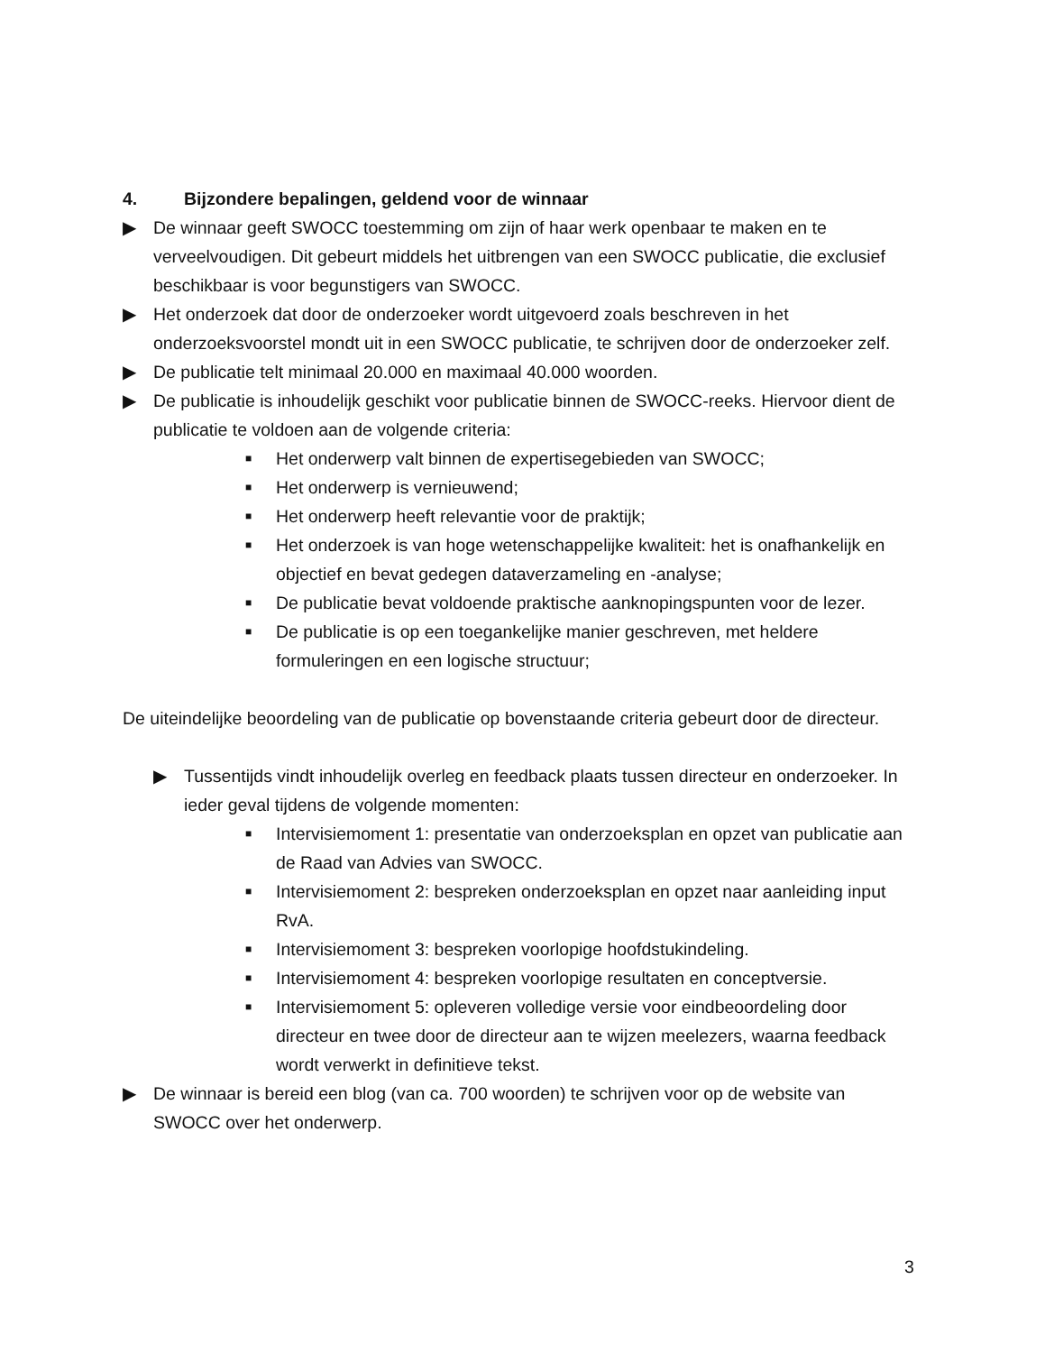4. Bijzondere bepalingen, geldend voor de winnaar
▶ De winnaar geeft SWOCC toestemming om zijn of haar werk openbaar te maken en te verveelvoudigen. Dit gebeurt middels het uitbrengen van een SWOCC publicatie, die exclusief beschikbaar is voor begunstigers van SWOCC.
▶ Het onderzoek dat door de onderzoeker wordt uitgevoerd zoals beschreven in het onderzoeksvoorstel mondt uit in een SWOCC publicatie, te schrijven door de onderzoeker zelf.
▶ De publicatie telt minimaal 20.000 en maximaal 40.000 woorden.
▶ De publicatie is inhoudelijk geschikt voor publicatie binnen de SWOCC-reeks. Hiervoor dient de publicatie te voldoen aan de volgende criteria:
■ Het onderwerp valt binnen de expertisegebieden van SWOCC;
■ Het onderwerp is vernieuwend;
■ Het onderwerp heeft relevantie voor de praktijk;
■ Het onderzoek is van hoge wetenschappelijke kwaliteit: het is onafhankelijk en objectief en bevat gedegen dataverzameling en -analyse;
■ De publicatie bevat voldoende praktische aanknopingspunten voor de lezer.
■ De publicatie is op een toegankelijke manier geschreven, met heldere formuleringen en een logische structuur;
De uiteindelijke beoordeling van de publicatie op bovenstaande criteria gebeurt door de directeur.
▶ Tussentijds vindt inhoudelijk overleg en feedback plaats tussen directeur en onderzoeker. In ieder geval tijdens de volgende momenten:
■ Intervisiemoment 1: presentatie van onderzoeksplan en opzet van publicatie aan de Raad van Advies van SWOCC.
■ Intervisiemoment 2: bespreken onderzoeksplan en opzet naar aanleiding input RvA.
■ Intervisiemoment 3: bespreken voorlopige hoofdstukindeling.
■ Intervisiemoment 4: bespreken voorlopige resultaten en conceptversie.
■ Intervisiemoment 5: opleveren volledige versie voor eindbeoordeling door directeur en twee door de directeur aan te wijzen meelezers, waarna feedback wordt verwerkt in definitieve tekst.
▶ De winnaar is bereid een blog (van ca. 700 woorden) te schrijven voor op de website van SWOCC over het onderwerp.
3